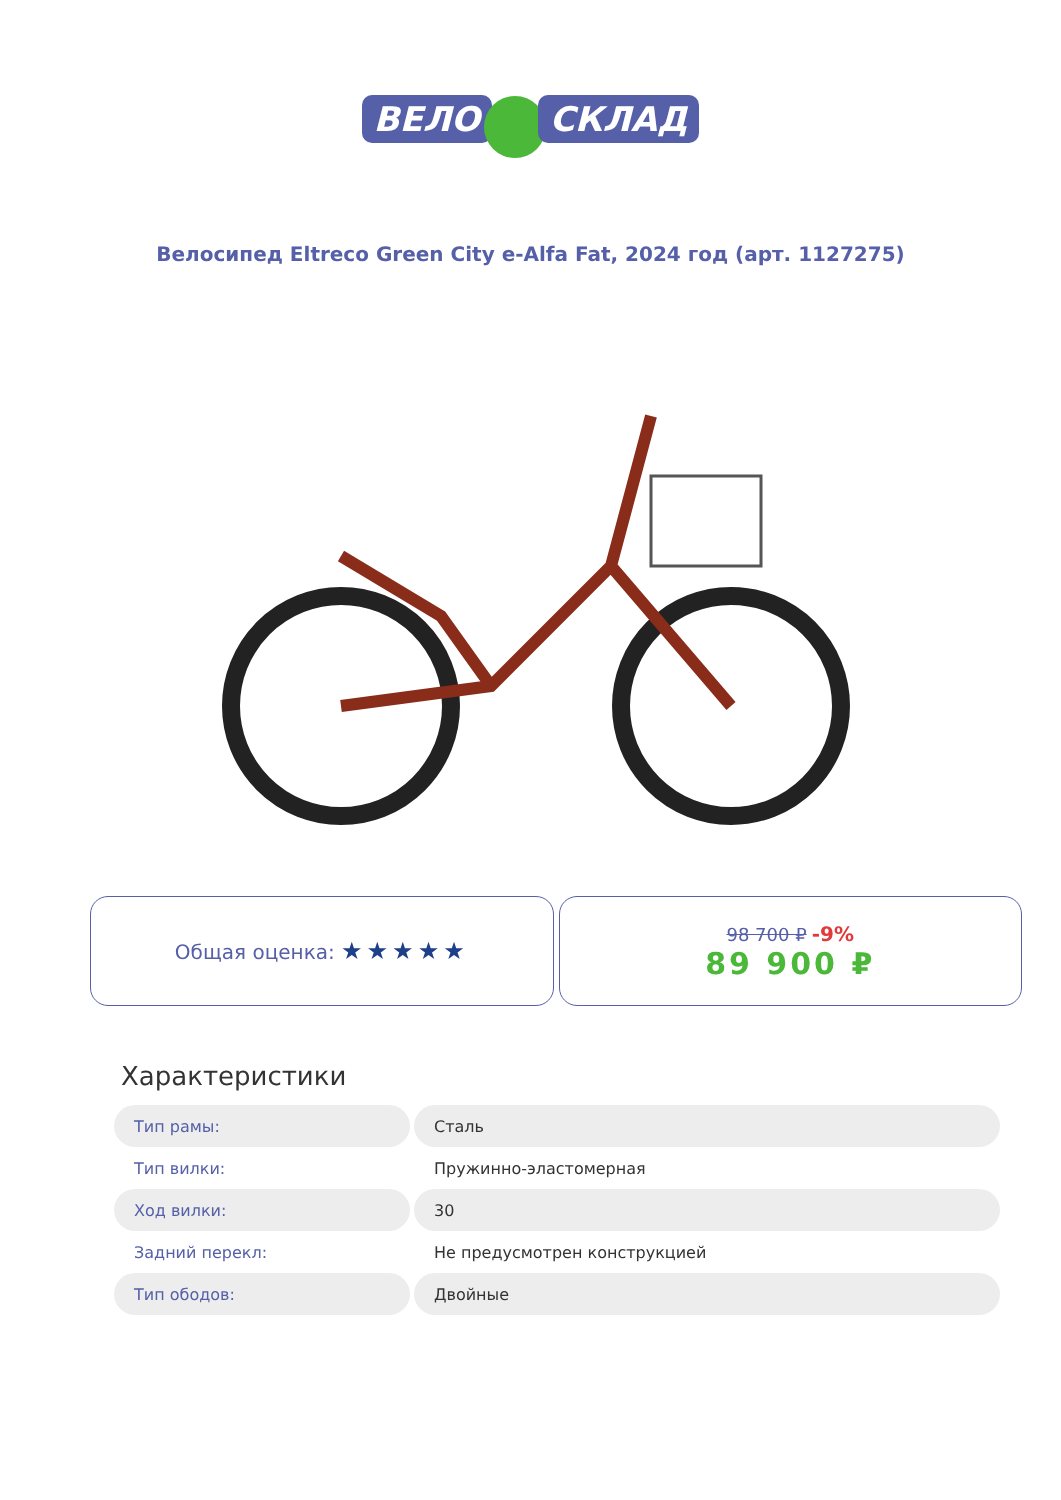ВЕЛО СКЛАД
Велосипед Eltreco Green City e-Alfa Fat, 2024 год (арт. 1127275)
Общая оценка: ★★★★★
98 700 ₽ -9%
89 900 ₽
Характеристики
| Тип рамы: | Сталь |
| Тип вилки: | Пружинно-эластомерная |
| Ход вилки: | 30 |
| Задний перекл: | Не предусмотрен конструкцией |
| Тип ободов: | Двойные |